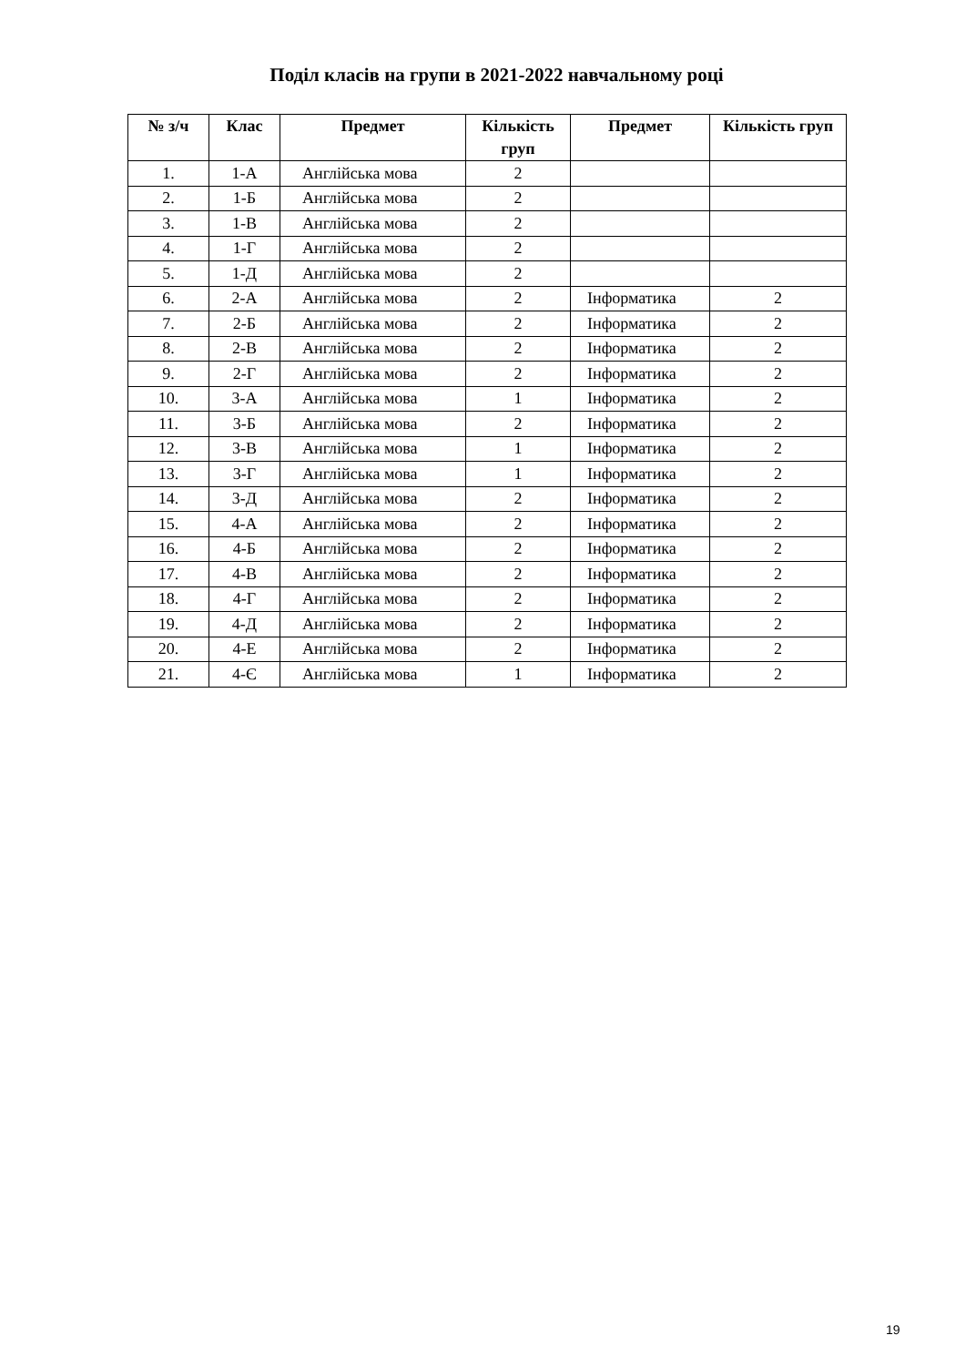Поділ класів на групи в 2021-2022 навчальному році
| № з/ч | Клас | Предмет | Кількість груп | Предмет | Кількість груп |
| --- | --- | --- | --- | --- | --- |
| 1. | 1-А | Англійська мова | 2 | | |
| 2. | 1-Б | Англійська мова | 2 | | |
| 3. | 1-В | Англійська мова | 2 | | |
| 4. | 1-Г | Англійська мова | 2 | | |
| 5. | 1-Д | Англійська мова | 2 | | |
| 6. | 2-А | Англійська мова | 2 | Інформатика | 2 |
| 7. | 2-Б | Англійська мова | 2 | Інформатика | 2 |
| 8. | 2-В | Англійська мова | 2 | Інформатика | 2 |
| 9. | 2-Г | Англійська мова | 2 | Інформатика | 2 |
| 10. | 3-А | Англійська мова | 1 | Інформатика | 2 |
| 11. | 3-Б | Англійська мова | 2 | Інформатика | 2 |
| 12. | 3-В | Англійська мова | 1 | Інформатика | 2 |
| 13. | 3-Г | Англійська мова | 1 | Інформатика | 2 |
| 14. | 3-Д | Англійська мова | 2 | Інформатика | 2 |
| 15. | 4-А | Англійська мова | 2 | Інформатика | 2 |
| 16. | 4-Б | Англійська мова | 2 | Інформатика | 2 |
| 17. | 4-В | Англійська мова | 2 | Інформатика | 2 |
| 18. | 4-Г | Англійська мова | 2 | Інформатика | 2 |
| 19. | 4-Д | Англійська мова | 2 | Інформатика | 2 |
| 20. | 4-Е | Англійська мова | 2 | Інформатика | 2 |
| 21. | 4-Є | Англійська мова | 1 | Інформатика | 2 |
19